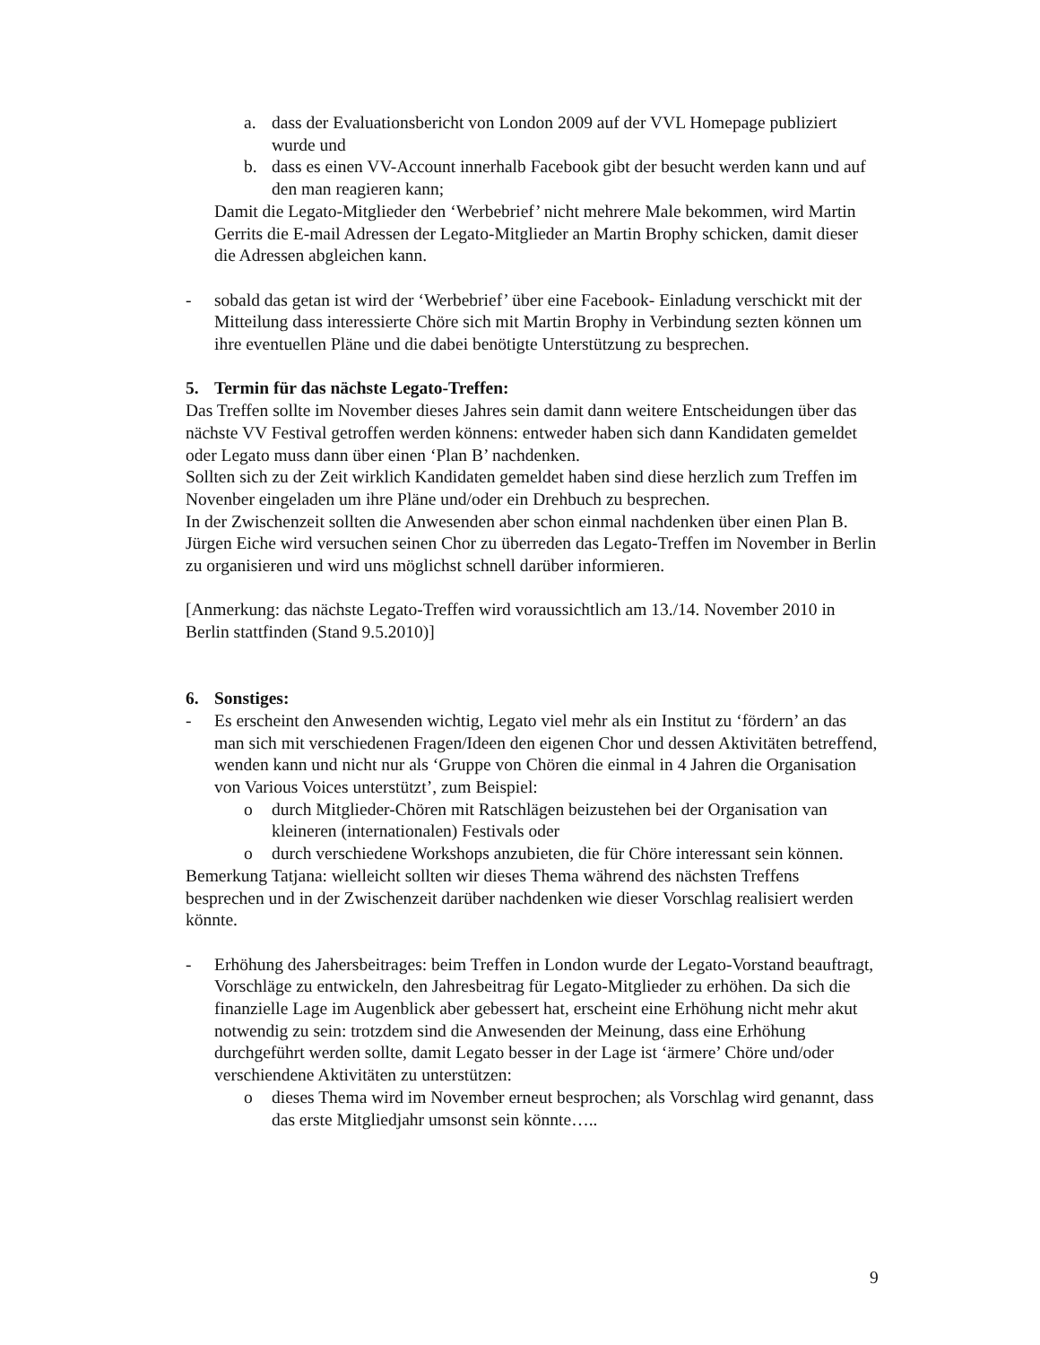a. dass der Evaluationsbericht von London 2009 auf der VVL Homepage publiziert wurde und
b. dass es einen VV-Account innerhalb Facebook gibt der besucht werden kann und auf den man reagieren kann;
Damit die Legato-Mitglieder den ‘Werbebrief’ nicht mehrere Male bekommen, wird Martin Gerrits die E-mail Adressen der Legato-Mitglieder an Martin Brophy schicken, damit dieser die Adressen abgleichen kann.
- sobald das getan ist wird der ‘Werbebrief’ über eine Facebook- Einladung verschickt mit der Mitteilung dass interessierte Chöre sich mit Martin Brophy in Verbindung sezten können um ihre eventuellen Pläne und die dabei benötigte Unterstützung zu besprechen.
5. Termin für das nächste Legato-Treffen:
Das Treffen sollte im November dieses Jahres sein damit dann weitere Entscheidungen über das nächste VV Festival getroffen werden könnens: entweder haben sich dann Kandidaten gemeldet oder Legato muss dann über einen ‘Plan B’ nachdenken.
Sollten sich zu der Zeit wirklich Kandidaten gemeldet haben sind diese herzlich zum Treffen im Novenber eingeladen um ihre Pläne und/oder ein Drehbuch zu besprechen.
In der Zwischenzeit sollten die Anwesenden aber schon einmal nachdenken über einen Plan B.
Jürgen Eiche wird versuchen seinen Chor zu überreden das Legato-Treffen im November in Berlin zu organisieren und wird uns möglichst schnell darüber informieren.
[Anmerkung: das nächste Legato-Treffen wird voraussichtlich am 13./14. November 2010 in Berlin stattfinden (Stand 9.5.2010)]
6. Sonstiges:
- Es erscheint den Anwesenden wichtig, Legato viel mehr als ein Institut zu ‘fördern’ an das man sich mit verschiedenen Fragen/Ideen den eigenen Chor und dessen Aktivitäten betreffend, wenden kann und nicht nur als ‘Gruppe von Chören die einmal in 4 Jahren die Organisation von Various Voices unterstützt’, zum Beispiel:
o durch Mitglieder-Chören mit Ratschlägen beizustehen bei der Organisation van kleineren (internationalen) Festivals oder
o durch verschiedene Workshops anzubieten, die für Chöre interessant sein können.
Bemerkung Tatjana: wielleicht sollten wir dieses Thema während des nächsten Treffens besprechen und in der Zwischenzeit darüber nachdenken wie dieser Vorschlag realisiert werden könnte.
- Erhöhung des Jahersbeitrages: beim Treffen in London wurde der Legato-Vorstand beauftragt, Vorschläge zu entwickeln, den Jahresbeitrag für Legato-Mitglieder zu erhöhen. Da sich die finanzielle Lage im Augenblick aber gebessert hat, erscheint eine Erhöhung nicht mehr akut notwendig zu sein: trotzdem sind die Anwesenden der Meinung, dass eine Erhöhung durchgeführt werden sollte, damit Legato besser in der Lage ist ‘ärmere’ Chöre und/oder verschiendene Aktivitäten zu unterstützen:
o dieses Thema wird im November erneut besprochen; als Vorschlag wird genannt, dass das erste Mitgliedjahr umsonst sein könnte…..
9